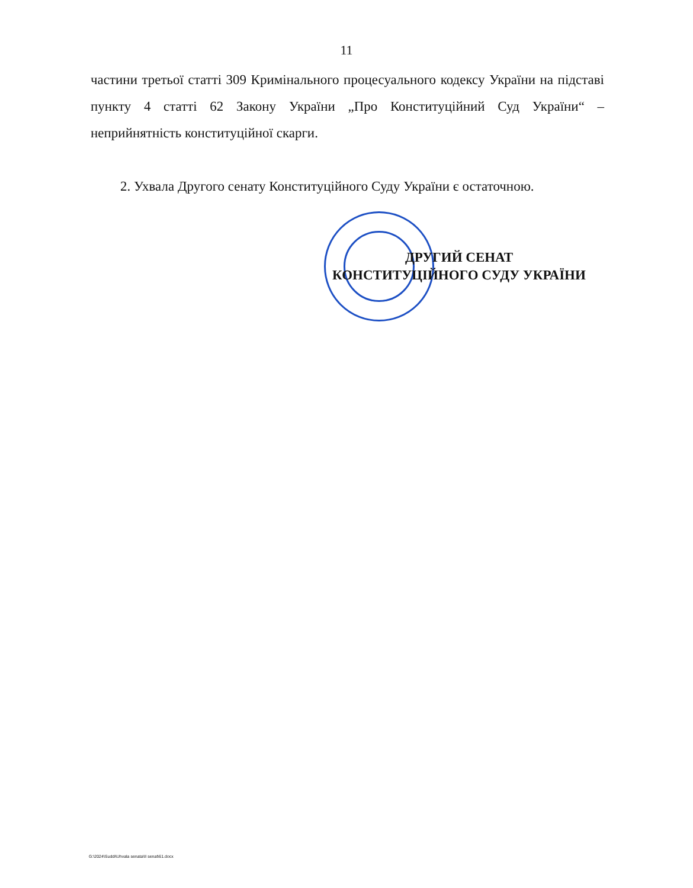11
частини третьої статті 309 Кримінального процесуального кодексу України на підставі пункту 4 статті 62 Закону України „Про Конституційний Суд України“ – неприйнятність конституційної скарги.
2. Ухвала Другого сенату Конституційного Суду України є остаточною.
ДРУГИЙ СЕНАТ
КОНСТИТУЦІЙНОГО СУДУ УКРАЇНИ
G:\2024\Suddi\Uhvala senata\II senat\61.docx